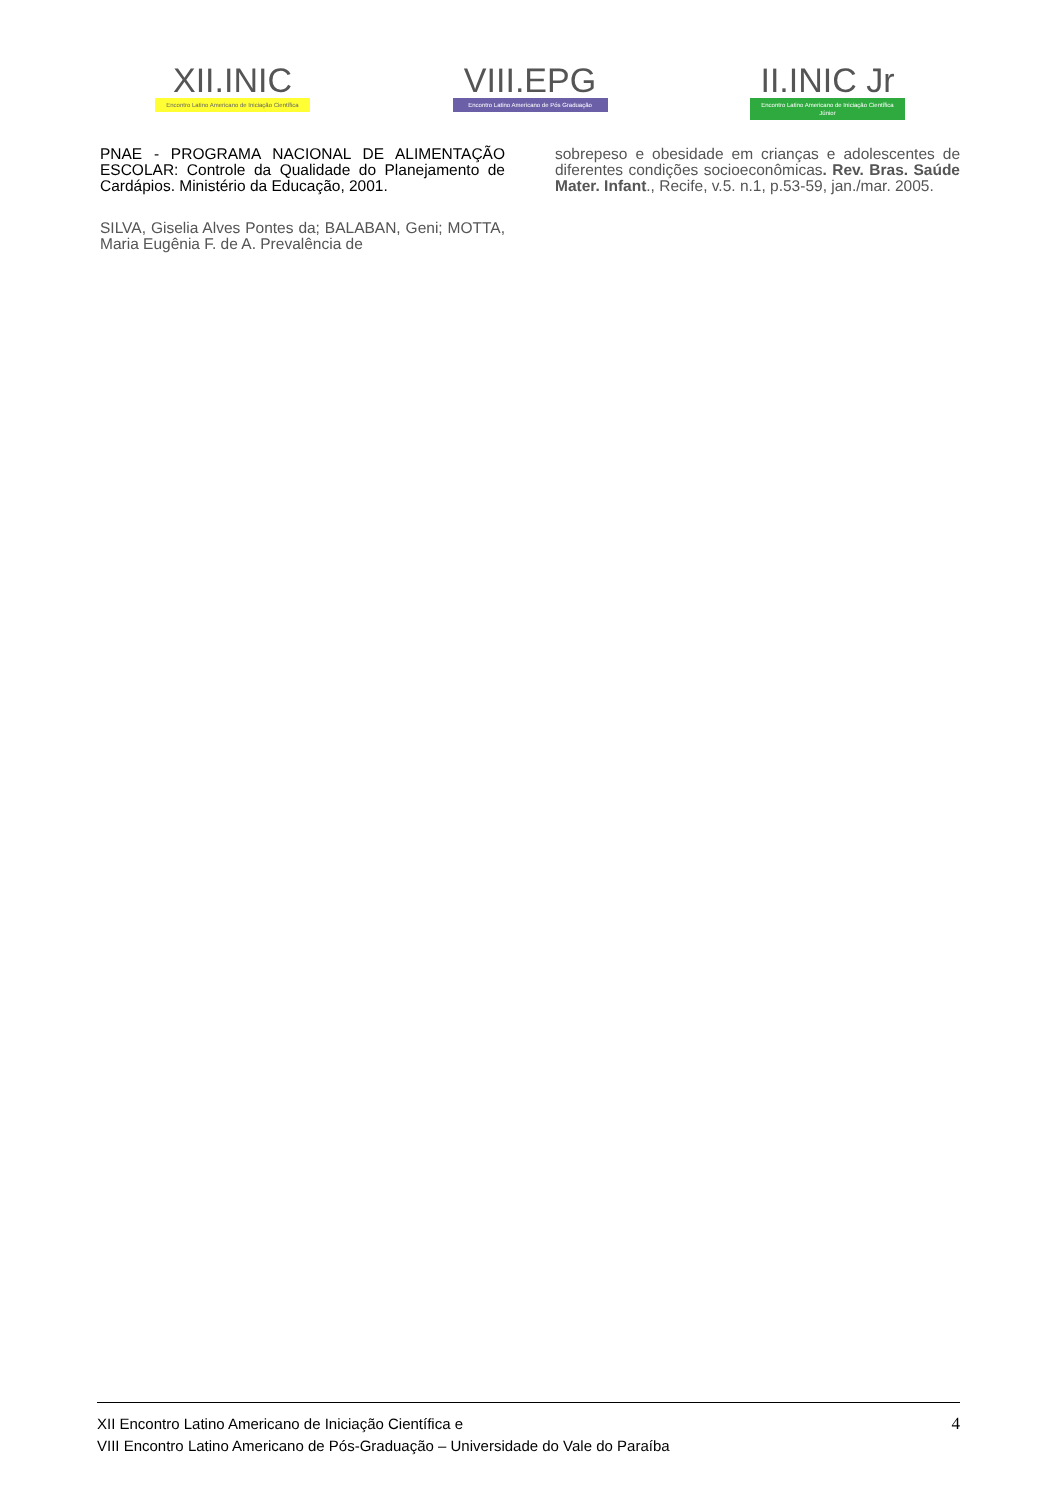XII.INIC
Encontro Latino Americano de Iniciação Científica
VIII.EPG
Encontro Latino Americano de Pós Graduação
II.INIC Jr
Encontro Latino Americano de Iniciação Científica Júnior
PNAE - PROGRAMA NACIONAL DE ALIMENTAÇÃO ESCOLAR: Controle da Qualidade do Planejamento de Cardápios. Ministério da Educação, 2001.
SILVA, Giselia Alves Pontes da; BALABAN, Geni; MOTTA, Maria Eugênia F. de A. Prevalência de
sobrepeso e obesidade em crianças e adolescentes de diferentes condições socioeconômicas. Rev. Bras. Saúde Mater. Infant., Recife, v.5. n.1, p.53-59, jan./mar. 2005.
XII Encontro Latino Americano de Iniciação Científica e
VIII Encontro Latino Americano de Pós-Graduação – Universidade do Vale do Paraíba
4